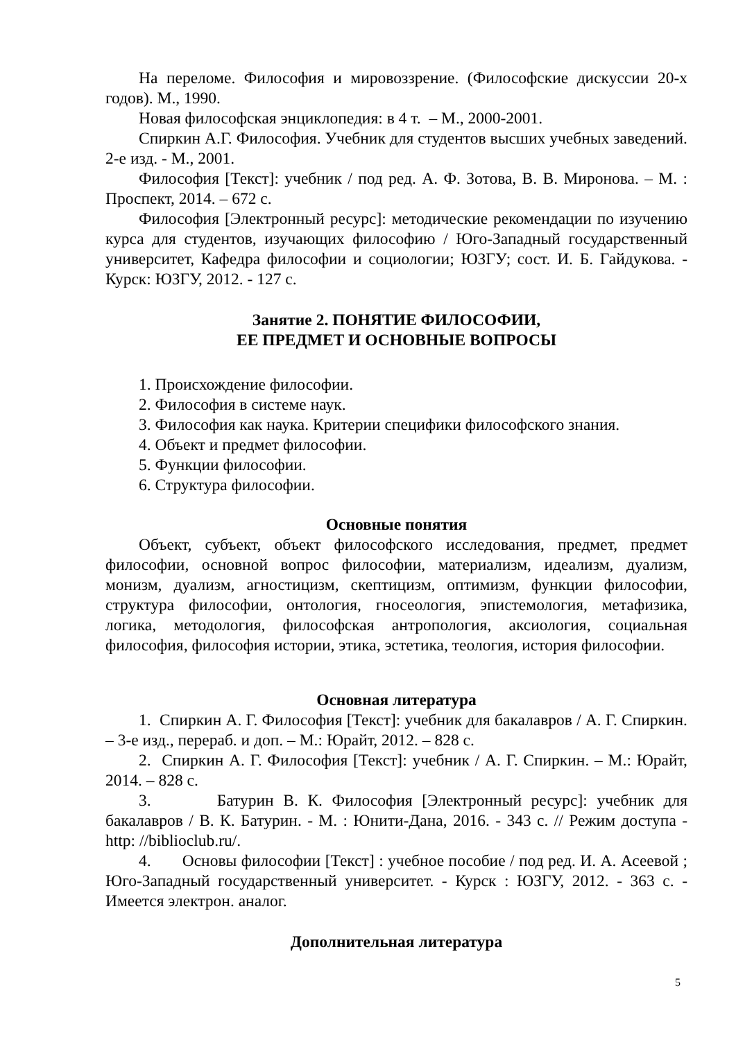На переломе. Философия и мировоззрение. (Философские дискуссии 20-х годов). М., 1990.
Новая философская энциклопедия: в 4 т. – М., 2000-2001.
Спиркин А.Г. Философия. Учебник для студентов высших учебных заведений. 2-е изд. - М., 2001.
Философия [Текст]: учебник / под ред. А. Ф. Зотова, В. В. Миронова. – М. : Проспект, 2014. – 672 с.
Философия [Электронный ресурс]: методические рекомендации по изучению курса для студентов, изучающих философию / Юго-Западный государственный университет, Кафедра философии и социологии; ЮЗГУ; сост. И. Б. Гайдукова. - Курск: ЮЗГУ, 2012. - 127 с.
Занятие 2. ПОНЯТИЕ ФИЛОСОФИИ,
ЕЕ ПРЕДМЕТ И ОСНОВНЫЕ ВОПРОСЫ
1. Происхождение философии.
2. Философия в системе наук.
3. Философия как наука. Критерии специфики философского знания.
4. Объект и предмет философии.
5. Функции философии.
6. Структура философии.
Основные понятия
Объект, субъект, объект философского исследования, предмет, предмет философии, основной вопрос философии, материализм, идеализм, дуализм, монизм, дуализм, агностицизм, скептицизм, оптимизм, функции философии, структура философии, онтология, гносеология, эпистемология, метафизика, логика, методология, философская антропология, аксиология, социальная философия, философия истории, этика, эстетика, теология, история философии.
Основная литература
1. Спиркин А. Г. Философия [Текст]: учебник для бакалавров / А. Г. Спиркин. – 3-е изд., перераб. и доп. – М.: Юрайт, 2012. – 828 с.
2. Спиркин А. Г. Философия [Текст]: учебник / А. Г. Спиркин. – М.: Юрайт, 2014. – 828 с.
3. Батурин В. К. Философия [Электронный ресурс]: учебник для бакалавров / В. К. Батурин. - М. : Юнити-Дана, 2016. - 343 с. // Режим доступа - http: //biblioclub.ru/.
4. Основы философии [Текст] : учебное пособие / под ред. И. А. Асеевой ; Юго-Западный государственный университет. - Курск : ЮЗГУ, 2012. - 363 с. - Имеется электрон. аналог.
Дополнительная литература
5